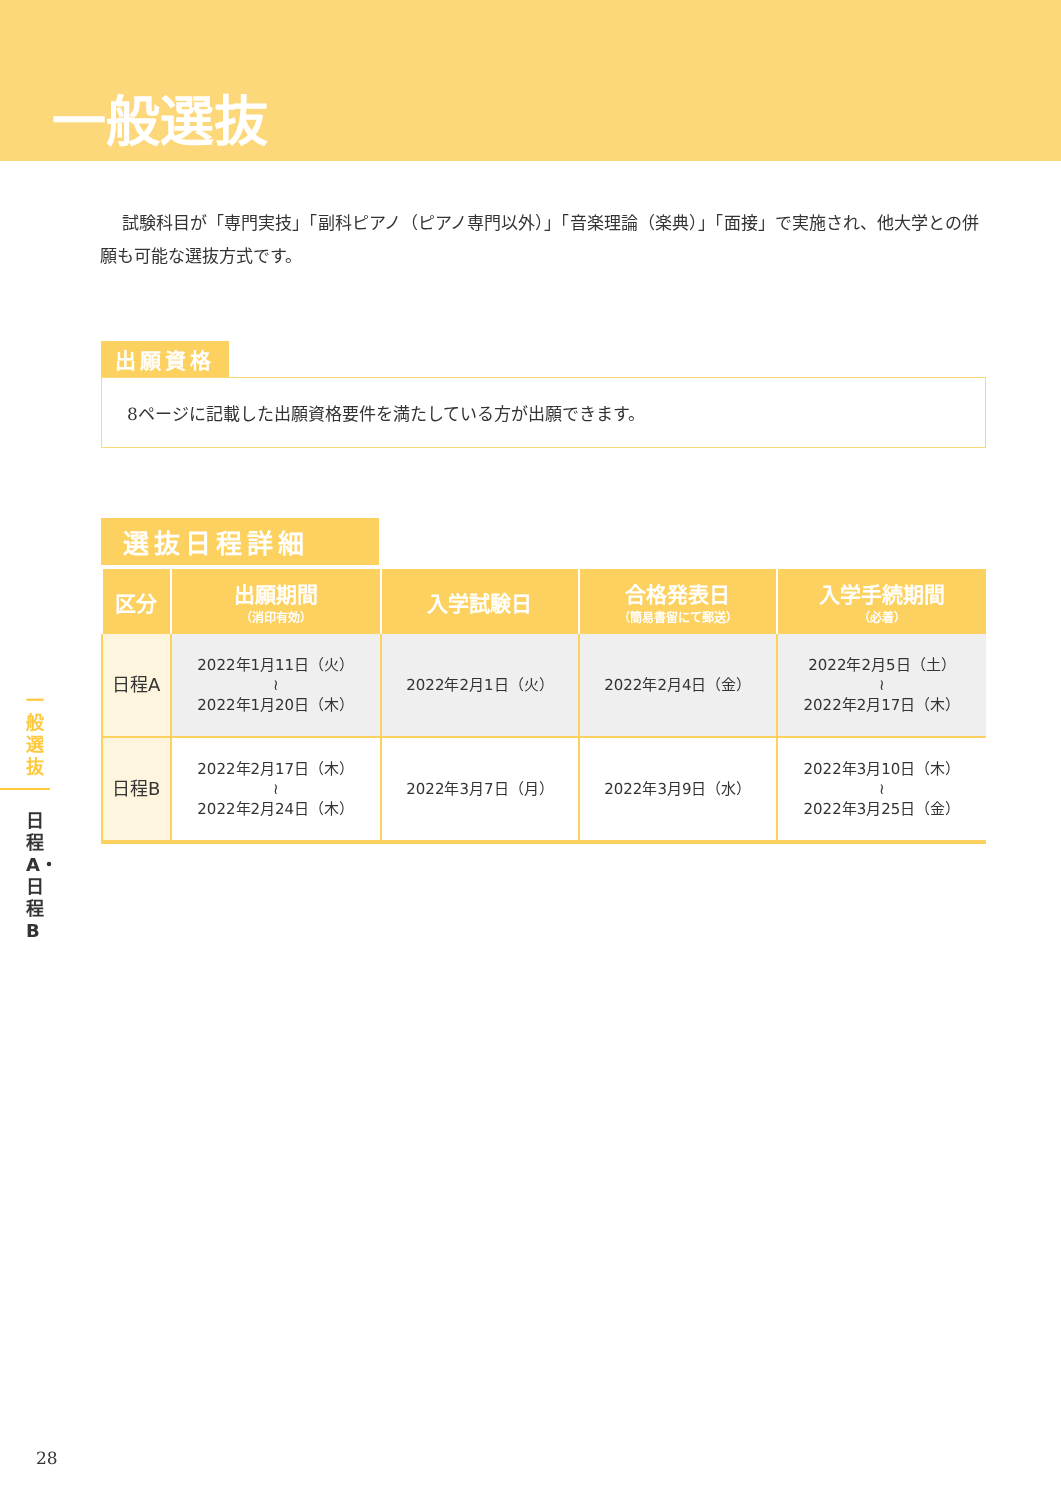一般選抜
試験科目が「専門実技」「副科ピアノ（ピアノ専門以外）」「音楽理論（楽典）」「面接」で実施され、他大学との併願も可能な選抜方式です。
出願資格
8ページに記載した出願資格要件を満たしている方が出願できます。
選抜日程詳細
| 区分 | 出願期間 （消印有効） | 入学試験日 | 合格発表日 （簡易書留にて郵送） | 入学手続期間 （必着） |
| --- | --- | --- | --- | --- |
| 日程A | 2022年1月11日（火） ≀ 2022年1月20日（木） | 2022年2月1日（火） | 2022年2月4日（金） | 2022年2月5日（土） ≀ 2022年2月17日（木） |
| 日程B | 2022年2月17日（木） ≀ 2022年2月24日（木） | 2022年3月7日（月） | 2022年3月9日（水） | 2022年3月10日（木） ≀ 2022年3月25日（金） |
一般選抜
日程A・日程B
28